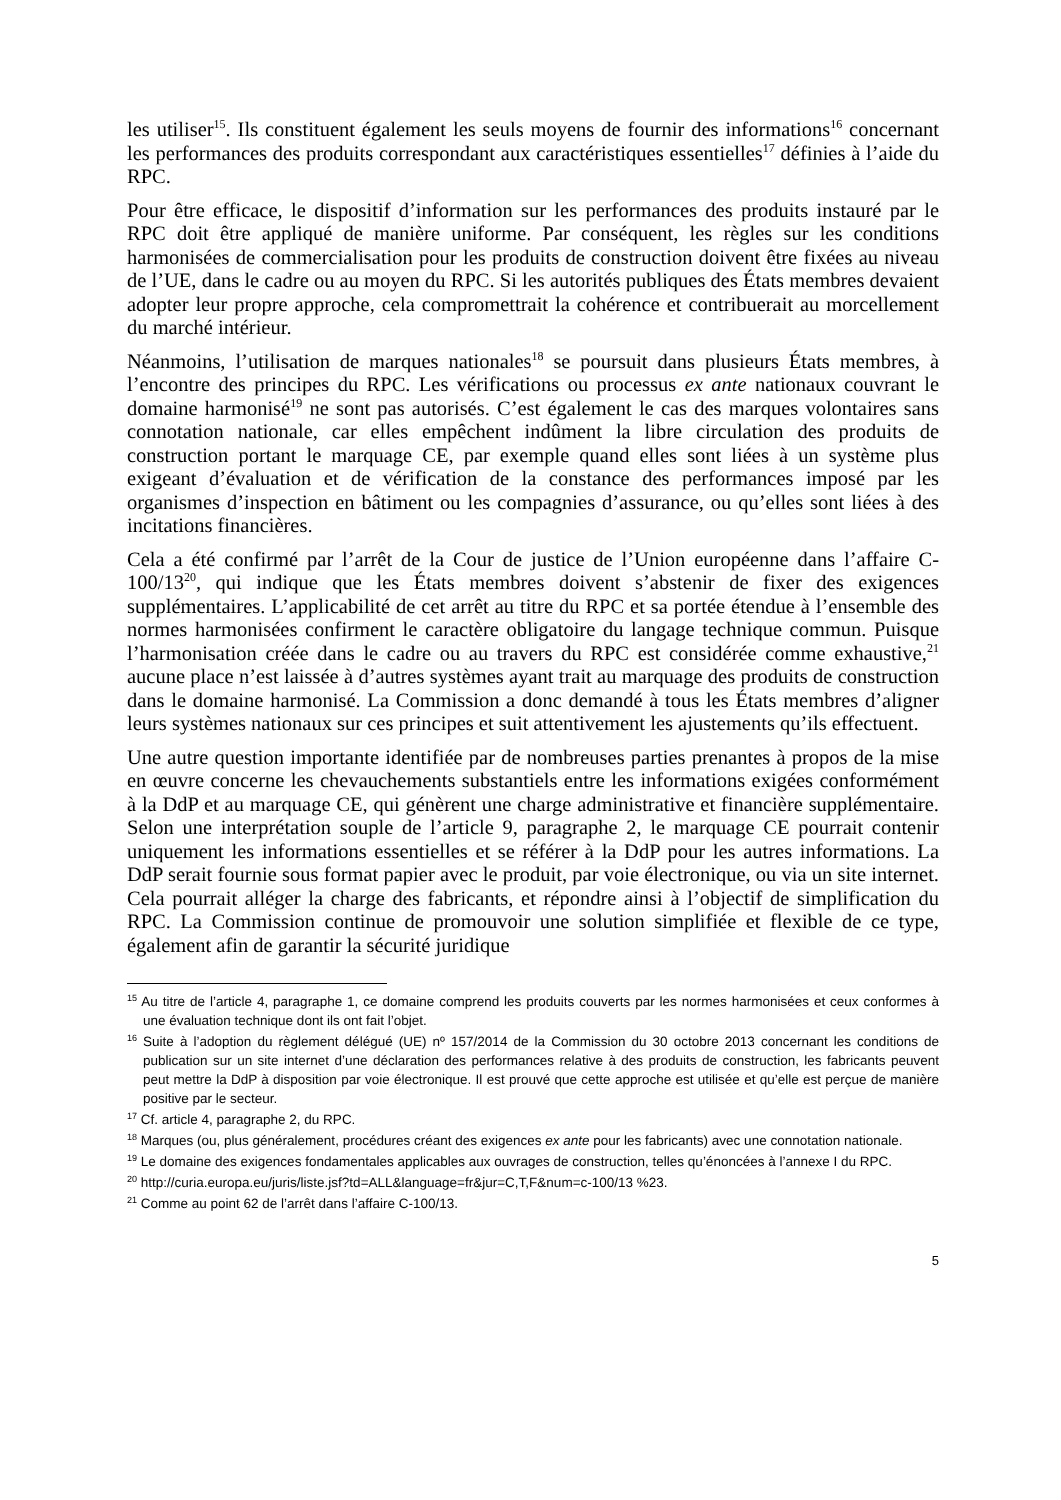les utiliser<sup>15</sup>. Ils constituent également les seuls moyens de fournir des informations<sup>16</sup> concernant les performances des produits correspondant aux caractéristiques essentielles<sup>17</sup> définies à l’aide du RPC.
Pour être efficace, le dispositif d’information sur les performances des produits instauré par le RPC doit être appliqué de manière uniforme. Par conséquent, les règles sur les conditions harmonisées de commercialisation pour les produits de construction doivent être fixées au niveau de l’UE, dans le cadre ou au moyen du RPC. Si les autorités publiques des États membres devaient adopter leur propre approche, cela compromettrait la cohérence et contribuerait au morcellement du marché intérieur.
Néanmoins, l’utilisation de marques nationales<sup>18</sup> se poursuit dans plusieurs États membres, à l’encontre des principes du RPC. Les vérifications ou processus ex ante nationaux couvrant le domaine harmonisé<sup>19</sup> ne sont pas autorisés. C’est également le cas des marques volontaires sans connotation nationale, car elles empêchent indûment la libre circulation des produits de construction portant le marquage CE, par exemple quand elles sont liées à un système plus exigeant d’évaluation et de vérification de la constance des performances imposé par les organismes d’inspection en bâtiment ou les compagnies d’assurance, ou qu’elles sont liées à des incitations financières.
Cela a été confirmé par l’arrêt de la Cour de justice de l’Union européenne dans l’affaire C-100/13<sup>20</sup>, qui indique que les États membres doivent s’abstenir de fixer des exigences supplémentaires. L’applicabilité de cet arrêt au titre du RPC et sa portée étendue à l’ensemble des normes harmonisées confirment le caractère obligatoire du langage technique commun. Puisque l’harmonisation créée dans le cadre ou au travers du RPC est considérée comme exhaustive,<sup>21</sup> aucune place n’est laissée à d’autres systèmes ayant trait au marquage des produits de construction dans le domaine harmonisé. La Commission a donc demandé à tous les États membres d’aligner leurs systèmes nationaux sur ces principes et suit attentivement les ajustements qu’ils effectuent.
Une autre question importante identifiée par de nombreuses parties prenantes à propos de la mise en œuvre concerne les chevauchements substantiels entre les informations exigées conformément à la DdP et au marquage CE, qui génèrent une charge administrative et financière supplémentaire. Selon une interprétation souple de l’article 9, paragraphe 2, le marquage CE pourrait contenir uniquement les informations essentielles et se référer à la DdP pour les autres informations. La DdP serait fournie sous format papier avec le produit, par voie électronique, ou via un site internet. Cela pourrait alléger la charge des fabricants, et répondre ainsi à l’objectif de simplification du RPC. La Commission continue de promouvoir une solution simplifiée et flexible de ce type, également afin de garantir la sécurité juridique
<sup>15</sup> Au titre de l’article 4, paragraphe 1, ce domaine comprend les produits couverts par les normes harmonisées et ceux conformes à une évaluation technique dont ils ont fait l’objet.
<sup>16</sup> Suite à l’adoption du règlement délégué (UE) nº 157/2014 de la Commission du 30 octobre 2013 concernant les conditions de publication sur un site internet d’une déclaration des performances relative à des produits de construction, les fabricants peuvent peut mettre la DdP à disposition par voie électronique. Il est prouvé que cette approche est utilisée et qu’elle est perçue de manière positive par le secteur.
<sup>17</sup> Cf. article 4, paragraphe 2, du RPC.
<sup>18</sup> Marques (ou, plus généralement, procédures créant des exigences ex ante pour les fabricants) avec une connotation nationale.
<sup>19</sup> Le domaine des exigences fondamentales applicables aux ouvrages de construction, telles qu’énoncées à l’annexe I du RPC.
<sup>20</sup> http://curia.europa.eu/juris/liste.jsf?td=ALL&language=fr&jur=C,T,F&num=c-100/13 %23.
<sup>21</sup> Comme au point 62 de l’arrêt dans l’affaire C-100/13.
5